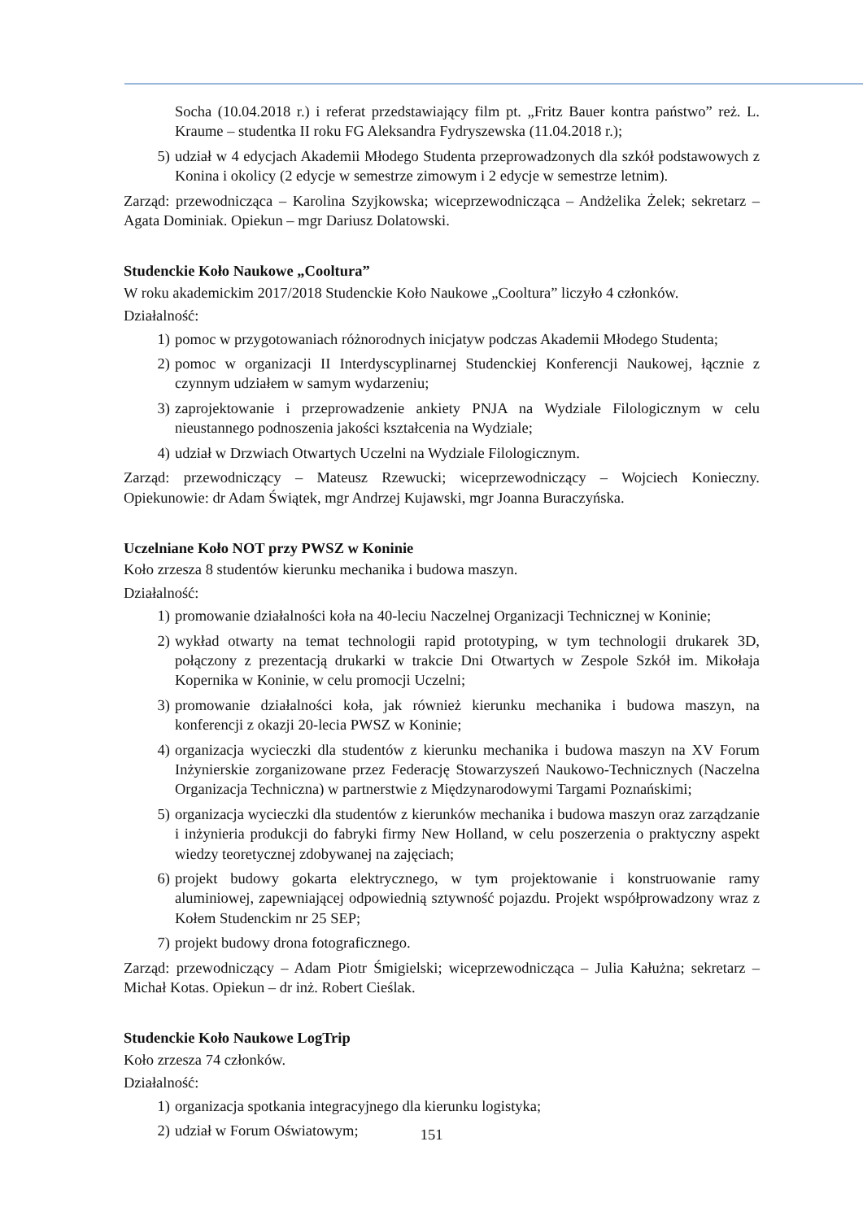Socha (10.04.2018 r.) i referat przedstawiający film pt. „Fritz Bauer kontra państwo” reż. L. Kraume – studentka II roku FG Aleksandra Fydryszewska (11.04.2018 r.);
5) udział w 4 edycjach Akademii Młodego Studenta przeprowadzonych dla szkół podstawowych z Konina i okolicy (2 edycje w semestrze zimowym i 2 edycje w semestrze letnim).
Zarząd: przewodnicząca – Karolina Szyjkowska; wiceprzewodnicząca – Andżelika Żelek; sekretarz – Agata Dominiak. Opiekun – mgr Dariusz Dolatowski.
Studenckie Koło Naukowe „Cooltura”
W roku akademickim 2017/2018 Studenckie Koło Naukowe „Cooltura” liczyło 4 członków.
Działalność:
1) pomoc w przygotowaniach różnorodnych inicjatyw podczas Akademii Młodego Studenta;
2) pomoc w organizacji II Interdyscyplinarnej Studenckiej Konferencji Naukowej, łącznie z czynnym udziałem w samym wydarzeniu;
3) zaprojektowanie i przeprowadzenie ankiety PNJA na Wydziale Filologicznym w celu nieustannego podnoszenia jakości kształcenia na Wydziale;
4) udział w Drzwiach Otwartych Uczelni na Wydziale Filologicznym.
Zarząd: przewodniczący – Mateusz Rzewucki; wiceprzewodniczący – Wojciech Konieczny. Opiekunowie: dr Adam Świątek, mgr Andrzej Kujawski, mgr Joanna Buraczyńska.
Uczelniane Koło NOT przy PWSZ w Koninie
Koło zrzesza 8 studentów kierunku mechanika i budowa maszyn.
Działalność:
1) promowanie działalności koła na 40-leciu Naczelnej Organizacji Technicznej w Koninie;
2) wykład otwarty na temat technologii rapid prototyping, w tym technologii drukarek 3D, połączony z prezentacją drukarki w trakcie Dni Otwartych w Zespole Szkół im. Mikołaja Kopernika w Koninie, w celu promocji Uczelni;
3) promowanie działalności koła, jak również kierunku mechanika i budowa maszyn, na konferencji z okazji 20-lecia PWSZ w Koninie;
4) organizacja wycieczki dla studentów z kierunku mechanika i budowa maszyn na XV Forum Inżynierskie zorganizowane przez Federację Stowarzyszeń Naukowo-Technicznych (Naczelna Organizacja Techniczna) w partnerstwie z Międzynarodowymi Targami Poznańskimi;
5) organizacja wycieczki dla studentów z kierunków mechanika i budowa maszyn oraz zarządzanie i inżynieria produkcji do fabryki firmy New Holland, w celu poszerzenia o praktyczny aspekt wiedzy teoretycznej zdobywanej na zajęciach;
6) projekt budowy gokarta elektrycznego, w tym projektowanie i konstruowanie ramy aluminiowej, zapewniającej odpowiednią sztywność pojazdu. Projekt współprowadzony wraz z Kołem Studenckim nr 25 SEP;
7) projekt budowy drona fotograficznego.
Zarząd: przewodniczący – Adam Piotr Śmigielski; wiceprzewodnicząca – Julia Kałużna; sekretarz – Michał Kotas. Opiekun – dr inż. Robert Cieślak.
Studenckie Koło Naukowe LogTrip
Koło zrzesza 74 członków.
Działalność:
1) organizacja spotkania integracyjnego dla kierunku logistyka;
2) udział w Forum Oświatowym;
151